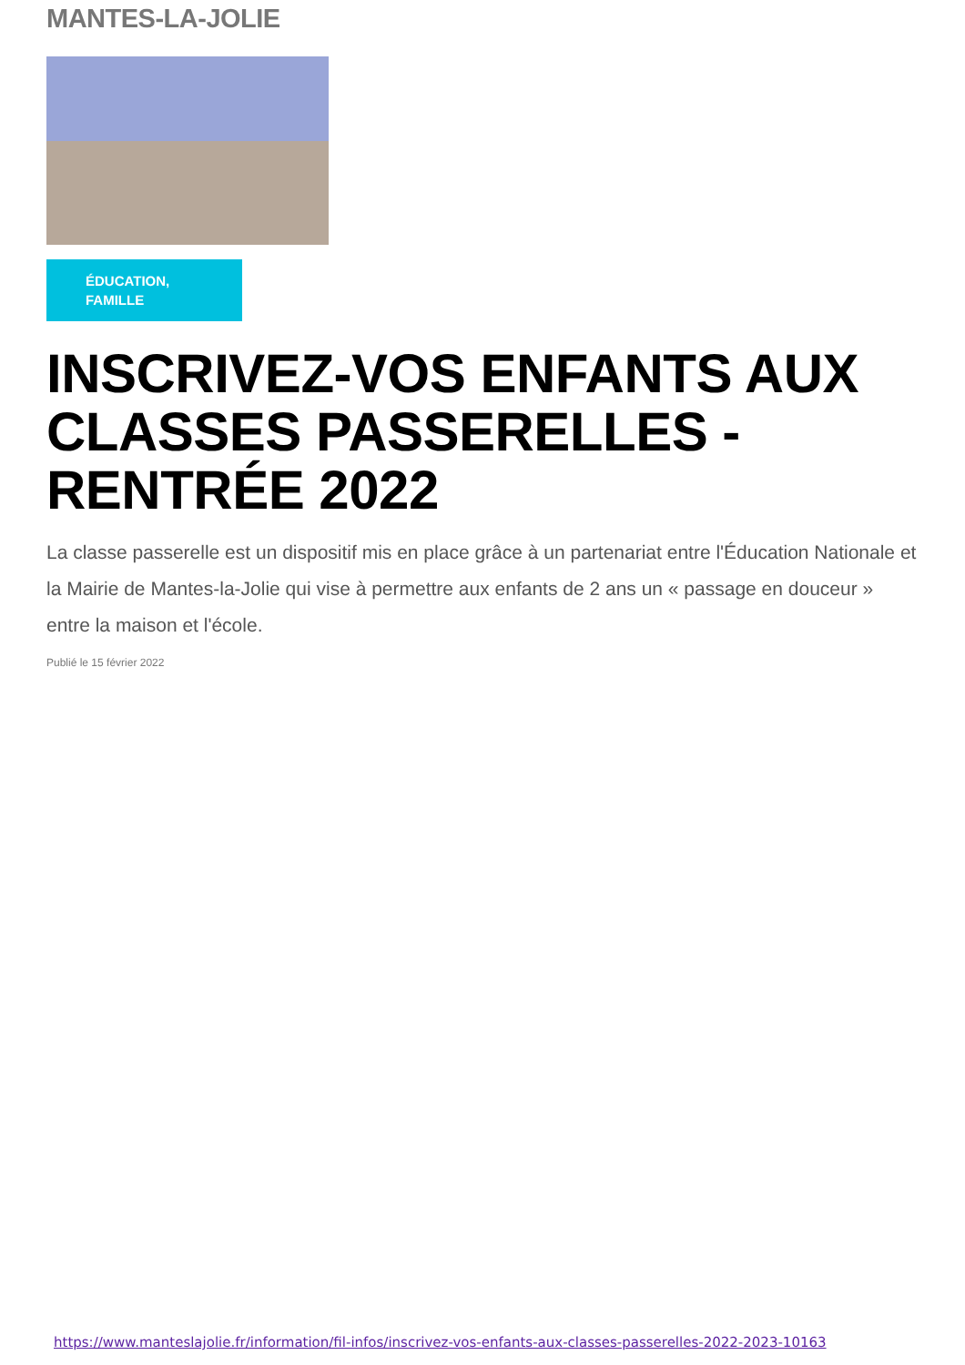MANTES-LA-JOLIE
ÉDUCATION,
FAMILLE
INSCRIVEZ-VOS ENFANTS AUX CLASSES PASSERELLES - RENTRÉE 2022
La classe passerelle est un dispositif mis en place grâce à un partenariat entre l'Éducation Nationale et la Mairie de Mantes-la-Jolie qui vise à permettre aux enfants de 2 ans un « passage en douceur » entre la maison et l'école.
Publié le 15 février 2022
https://www.manteslajolie.fr/information/fil-infos/inscrivez-vos-enfants-aux-classes-passerelles-2022-2023-10163